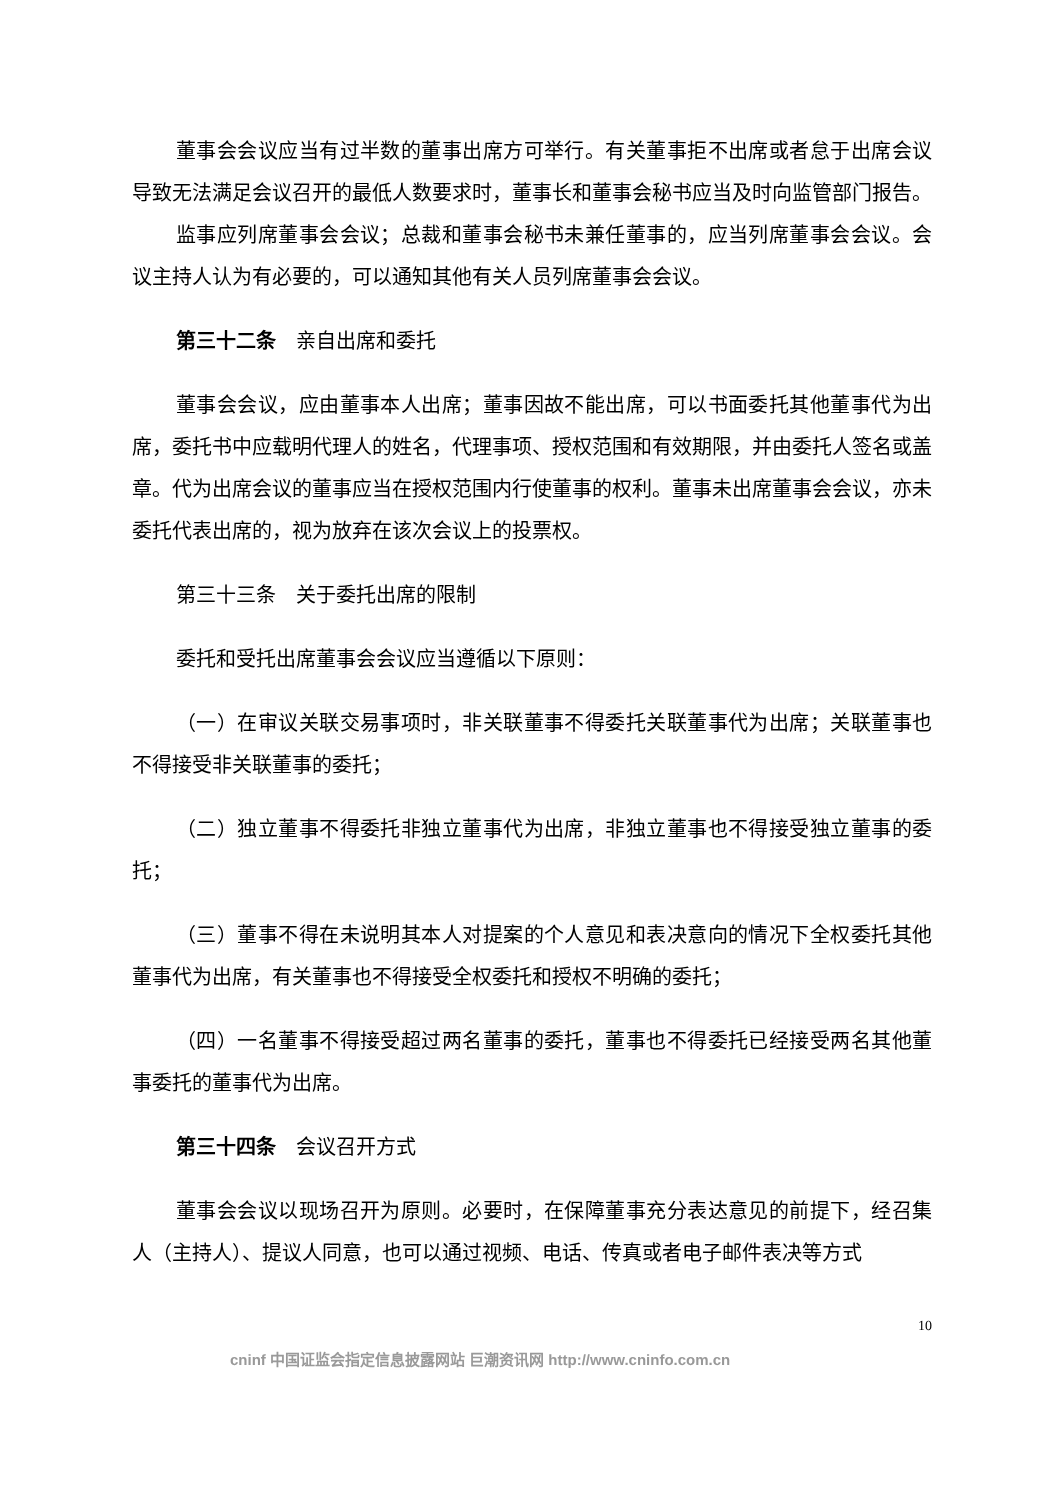董事会会议应当有过半数的董事出席方可举行。有关董事拒不出席或者怠于出席会议导致无法满足会议召开的最低人数要求时，董事长和董事会秘书应当及时向监管部门报告。
监事应列席董事会会议；总裁和董事会秘书未兼任董事的，应当列席董事会会议。会议主持人认为有必要的，可以通知其他有关人员列席董事会会议。
第三十二条　亲自出席和委托
董事会会议，应由董事本人出席；董事因故不能出席，可以书面委托其他董事代为出席，委托书中应载明代理人的姓名，代理事项、授权范围和有效期限，并由委托人签名或盖章。代为出席会议的董事应当在授权范围内行使董事的权利。董事未出席董事会会议，亦未委托代表出席的，视为放弃在该次会议上的投票权。
第三十三条　关于委托出席的限制
委托和受托出席董事会会议应当遵循以下原则：
（一）在审议关联交易事项时，非关联董事不得委托关联董事代为出席；关联董事也不得接受非关联董事的委托；
（二）独立董事不得委托非独立董事代为出席，非独立董事也不得接受独立董事的委托；
（三）董事不得在未说明其本人对提案的个人意见和表决意向的情况下全权委托其他董事代为出席，有关董事也不得接受全权委托和授权不明确的委托；
（四）一名董事不得接受超过两名董事的委托，董事也不得委托已经接受两名其他董事委托的董事代为出席。
第三十四条　会议召开方式
董事会会议以现场召开为原则。必要时，在保障董事充分表达意见的前提下，经召集人（主持人）、提议人同意，也可以通过视频、电话、传真或者电子邮件表决等方式
10
cninf 中国证监会指定信息披露网站 巨潮资讯网 http://www.cninfo.com.cn